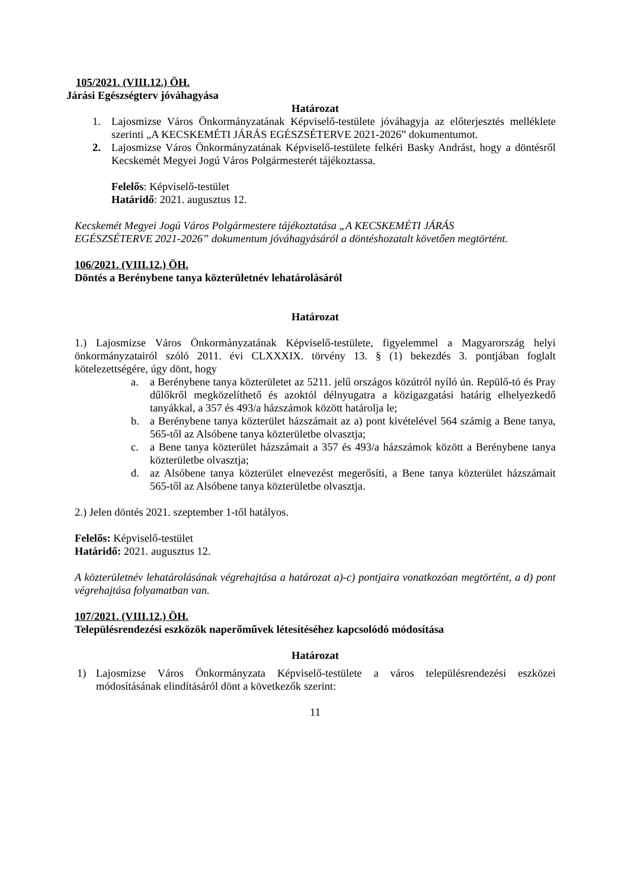105/2021. (VIII.12.) ÖH.
Járási Egészségterv jóváhagyása
Határozat
1. Lajosmizse Város Önkormányzatának Képviselő-testülete jóváhagyja az előterjesztés melléklete szerinti „A KECSKEMÉTI JÁRÁS EGÉSZSÉTERVE 2021-2026” dokumentumot.
2. Lajosmizse Város Önkormányzatának Képviselő-testülete felkéri Basky Andrást, hogy a döntésről Kecskemét Megyei Jogú Város Polgármesterét tájékoztassa.
Felelős: Képviselő-testület
Határidő: 2021. augusztus 12.
Kecskemét Megyei Jogú Város Polgármestere tájékoztatása „A KECSKEMÉTI JÁRÁS EGÉSZSÉTERVE 2021-2026” dokumentum jóváhagyásáról a döntéshozatalt követően megtörtént.
106/2021. (VIII.12.) ÖH.
Döntés a Berénybene tanya közterületnév lehatárolásáról
Határozat
1.) Lajosmizse Város Önkormányzatának Képviselő-testülete, figyelemmel a Magyarország helyi önkormányzatairól szóló 2011. évi CLXXXIX. törvény 13. § (1) bekezdés 3. pontjában foglalt kötelezettségére, úgy dönt, hogy
a. a Berénybene tanya közterületet az 5211. jelű országos közútról nyíló ún. Repülő-tó és Pray dűlőkről megközelíthető és azoktól délnyugatra a közigazgatási határig elhelyezkedő tanyákkal, a 357 és 493/a házszámok között határolja le;
b. a Berénybene tanya közterület házszámait az a) pont kivételével 564 számig a Bene tanya, 565-től az Alsóbene tanya közterületbe olvasztja;
c. a Bene tanya közterület házszámait a 357 és 493/a házszámok között a Berénybene tanya közterületbe olvasztja;
d. az Alsóbene tanya közterület elnevezést megerősíti, a Bene tanya közterület házszámait 565-től az Alsóbene tanya közterületbe olvasztja.
2.) Jelen döntés 2021. szeptember 1-től hatályos.
Felelős: Képviselő-testület
Határidő: 2021. augusztus 12.
A közterületnév lehatárolásának végrehajtása a határozat a)-c) pontjaira vonatkozóan megtörtént, a d) pont végrehajtása folyamatban van.
107/2021. (VIII.12.) ÖH.
Településrendezési eszközök naperőművek létesítéséhez kapcsolódó módosítása
Határozat
1) Lajosmizse Város Önkormányzata Képviselő-testülete a város településrendezési eszközei módosításának elindításáról dönt a következők szerint:
11